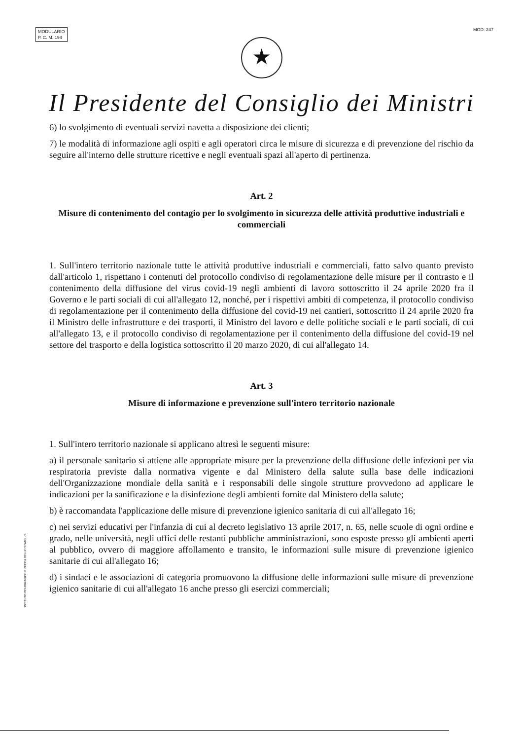MODULARIO
P. C. M. 194
MOD. 247
★
Il Presidente del Consiglio dei Ministri
6) lo svolgimento di eventuali servizi navetta a disposizione dei clienti;
7) le modalità di informazione agli ospiti e agli operatori circa le misure di sicurezza e di prevenzione del rischio da seguire all'interno delle strutture ricettive e negli eventuali spazi all'aperto di pertinenza.
Art. 2
Misure di contenimento del contagio per lo svolgimento in sicurezza delle attività produttive industriali e commerciali
1. Sull'intero territorio nazionale tutte le attività produttive industriali e commerciali, fatto salvo quanto previsto dall'articolo 1, rispettano i contenuti del protocollo condiviso di regolamentazione delle misure per il contrasto e il contenimento della diffusione del virus covid-19 negli ambienti di lavoro sottoscritto il 24 aprile 2020 fra il Governo e le parti sociali di cui all'allegato 12, nonché, per i rispettivi ambiti di competenza, il protocollo condiviso di regolamentazione per il contenimento della diffusione del covid-19 nei cantieri, sottoscritto il 24 aprile 2020 fra il Ministro delle infrastrutture e dei trasporti, il Ministro del lavoro e delle politiche sociali e le parti sociali, di cui all'allegato 13, e il protocollo condiviso di regolamentazione per il contenimento della diffusione del covid-19 nel settore del trasporto e della logistica sottoscritto il 20 marzo 2020, di cui all'allegato 14.
Art. 3
Misure di informazione e prevenzione sull'intero territorio nazionale
1. Sull'intero territorio nazionale si applicano altresì le seguenti misure:
a) il personale sanitario si attiene alle appropriate misure per la prevenzione della diffusione delle infezioni per via respiratoria previste dalla normativa vigente e dal Ministero della salute sulla base delle indicazioni dell'Organizzazione mondiale della sanità e i responsabili delle singole strutture provvedono ad applicare le indicazioni per la sanificazione e la disinfezione degli ambienti fornite dal Ministero della salute;
b) è raccomandata l'applicazione delle misure di prevenzione igienico sanitaria di cui all'allegato 16;
c) nei servizi educativi per l'infanzia di cui al decreto legislativo 13 aprile 2017, n. 65, nelle scuole di ogni ordine e grado, nelle università, negli uffici delle restanti pubbliche amministrazioni, sono esposte presso gli ambienti aperti al pubblico, ovvero di maggiore affollamento e transito, le informazioni sulle misure di prevenzione igienico sanitarie di cui all'allegato 16;
d) i sindaci e le associazioni di categoria promuovono la diffusione delle informazioni sulle misure di prevenzione igienico sanitarie di cui all'allegato 16 anche presso gli esercizi commerciali;
ISTITUTO POLIGRAFICO E ZECCA DELLO STATO - S.